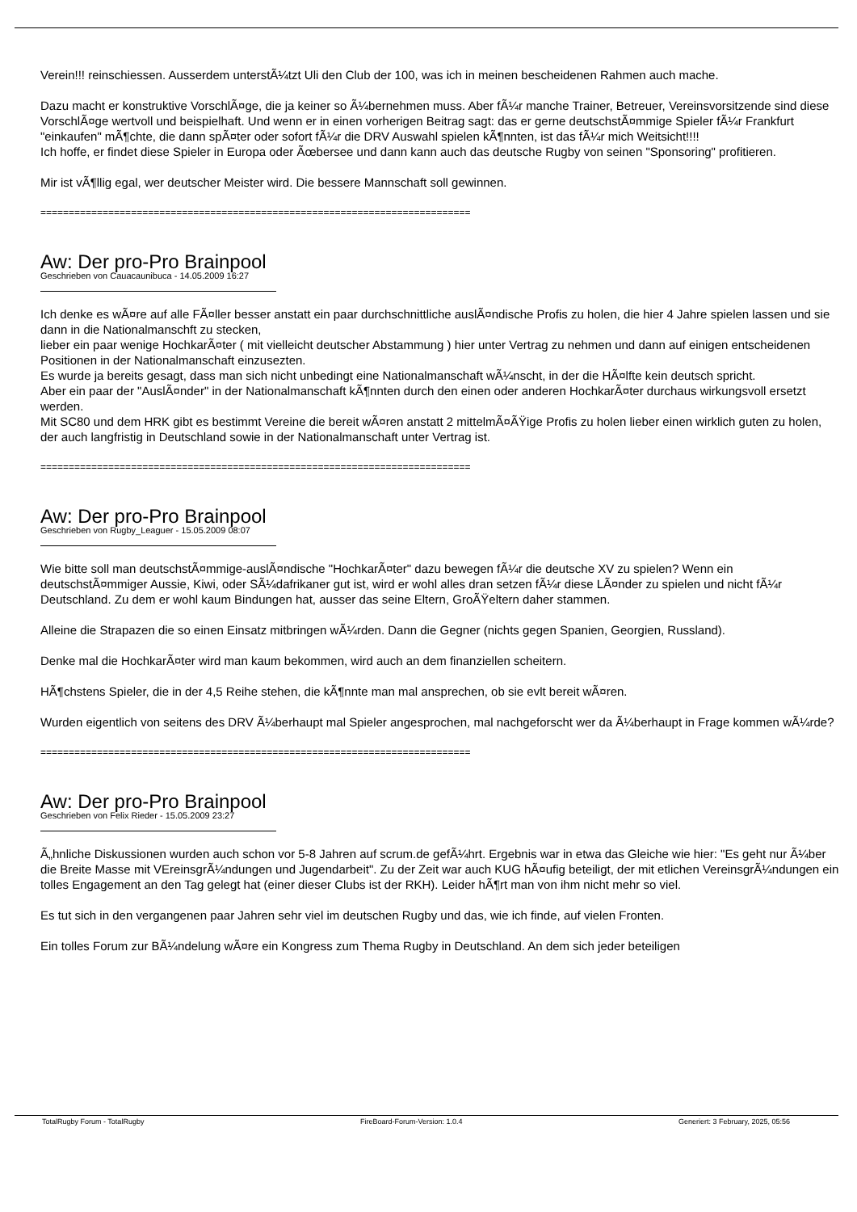Verein!!! reinschiessen. Ausserdem unterstÃ¼tzt Uli den Club der 100, was ich in meinen bescheidenen Rahmen auch mache.
Dazu macht er konstruktive VorschlÃ¤ge, die ja keiner so Ã¼bernehmen muss. Aber fÃ¼r manche Trainer, Betreuer, Vereinsvorsitzende sind diese VorschlÃ¤ge wertvoll und beispielhaft. Und wenn er in einen vorherigen Beitrag sagt: das er gerne deutschstÃ¤mmige Spieler fÃ¼r Frankfurt "einkaufen" mÃ¶chte, die dann spÃ¤ter oder sofort fÃ¼r die DRV Auswahl spielen kÃ¶nnten, ist das fÃ¼r mich Weitsicht!!!!
Ich hoffe, er findet diese Spieler in Europa oder Ãœbersee und dann kann auch das deutsche Rugby von seinen "Sponsoring" profitieren.
Mir ist vÃ¶llig egal, wer deutscher Meister wird. Die bessere Mannschaft soll gewinnen.
============================================================================
Aw: Der pro-Pro Brainpool
Geschrieben von Cauacaunibuca - 14.05.2009 16:27
Ich denke es wÃ¤re auf alle FÃ¤ller besser anstatt ein paar durchschnittliche auslÃ¤ndische Profis zu holen, die hier 4 Jahre spielen lassen und sie dann in die Nationalmanschft zu stecken,
lieber ein paar wenige HochkarÃ¤ter ( mit vielleicht deutscher Abstammung ) hier unter Vertrag zu nehmen und dann auf einigen entscheidenen Positionen in der Nationalmanschaft einzusezten.
Es wurde ja bereits gesagt, dass man sich nicht unbedingt eine Nationalmanschaft wÃ¼nscht, in der die HÃ¤lfte kein deutsch spricht.
Aber ein paar der "AuslÃ¤nder" in der Nationalmanschaft kÃ¶nnten durch den einen oder anderen HochkarÃ¤ter durchaus wirkungsvoll ersetzt werden.
Mit SC80 und dem HRK gibt es bestimmt Vereine die bereit wÃ¤ren anstatt 2 mittelmÃ¤ÃŸige Profis zu holen lieber einen wirklich guten zu holen, der auch langfristig in Deutschland sowie in der Nationalmanschaft unter Vertrag ist.
============================================================================
Aw: Der pro-Pro Brainpool
Geschrieben von Rugby_Leaguer - 15.05.2009 08:07
Wie bitte soll man deutschstÃ¤mmige-auslÃ¤ndische "HochkarÃ¤ter" dazu bewegen fÃ¼r die deutsche XV zu spielen? Wenn ein deutschstÃ¤mmiger Aussie, Kiwi, oder SÃ¼dafrikaner gut ist, wird er wohl alles dran setzen fÃ¼r diese LÃ¤nder zu spielen und nicht fÃ¼r Deutschland. Zu dem er wohl kaum Bindungen hat, ausser das seine Eltern, GroÃŸeltern daher stammen.
Alleine die Strapazen die so einen Einsatz mitbringen wÃ¼rden. Dann die Gegner (nichts gegen Spanien, Georgien, Russland).
Denke mal die HochkarÃ¤ter wird man kaum bekommen, wird auch an dem finanziellen scheitern.
HÃ¶chstens Spieler, die in der 4,5 Reihe stehen, die kÃ¶nnte man mal ansprechen, ob sie evlt bereit wÃ¤ren.
Wurden eigentlich von seitens des DRV Ã¼berhaupt mal Spieler angesprochen, mal nachgeforscht wer da Ã¼berhaupt in Frage kommen wÃ¼rde?
============================================================================
Aw: Der pro-Pro Brainpool
Geschrieben von Felix Rieder - 15.05.2009 23:27
Ã„hnliche Diskussionen wurden auch schon vor 5-8 Jahren auf scrum.de gefÃ¼hrt. Ergebnis war in etwa das Gleiche wie hier: "Es geht nur Ã¼ber die Breite Masse mit VEreinsgrÃ¼ndungen und Jugendarbeit". Zu der Zeit war auch KUG hÃ¤ufig beteiligt, der mit etlichen VereinsgrÃ¼ndungen ein tolles Engagement an den Tag gelegt hat (einer dieser Clubs ist der RKH). Leider hÃ¶rt man von ihm nicht mehr so viel.
Es tut sich in den vergangenen paar Jahren sehr viel im deutschen Rugby und das, wie ich finde, auf vielen Fronten.
Ein tolles Forum zur BÃ¼ndelung wÃ¤re ein Kongress zum Thema Rugby in Deutschland. An dem sich jeder beteiligen
TotalRugby Forum - TotalRugby FireBoard-Forum-Version: 1.0.4 Generiert: 3 February, 2025, 05:56